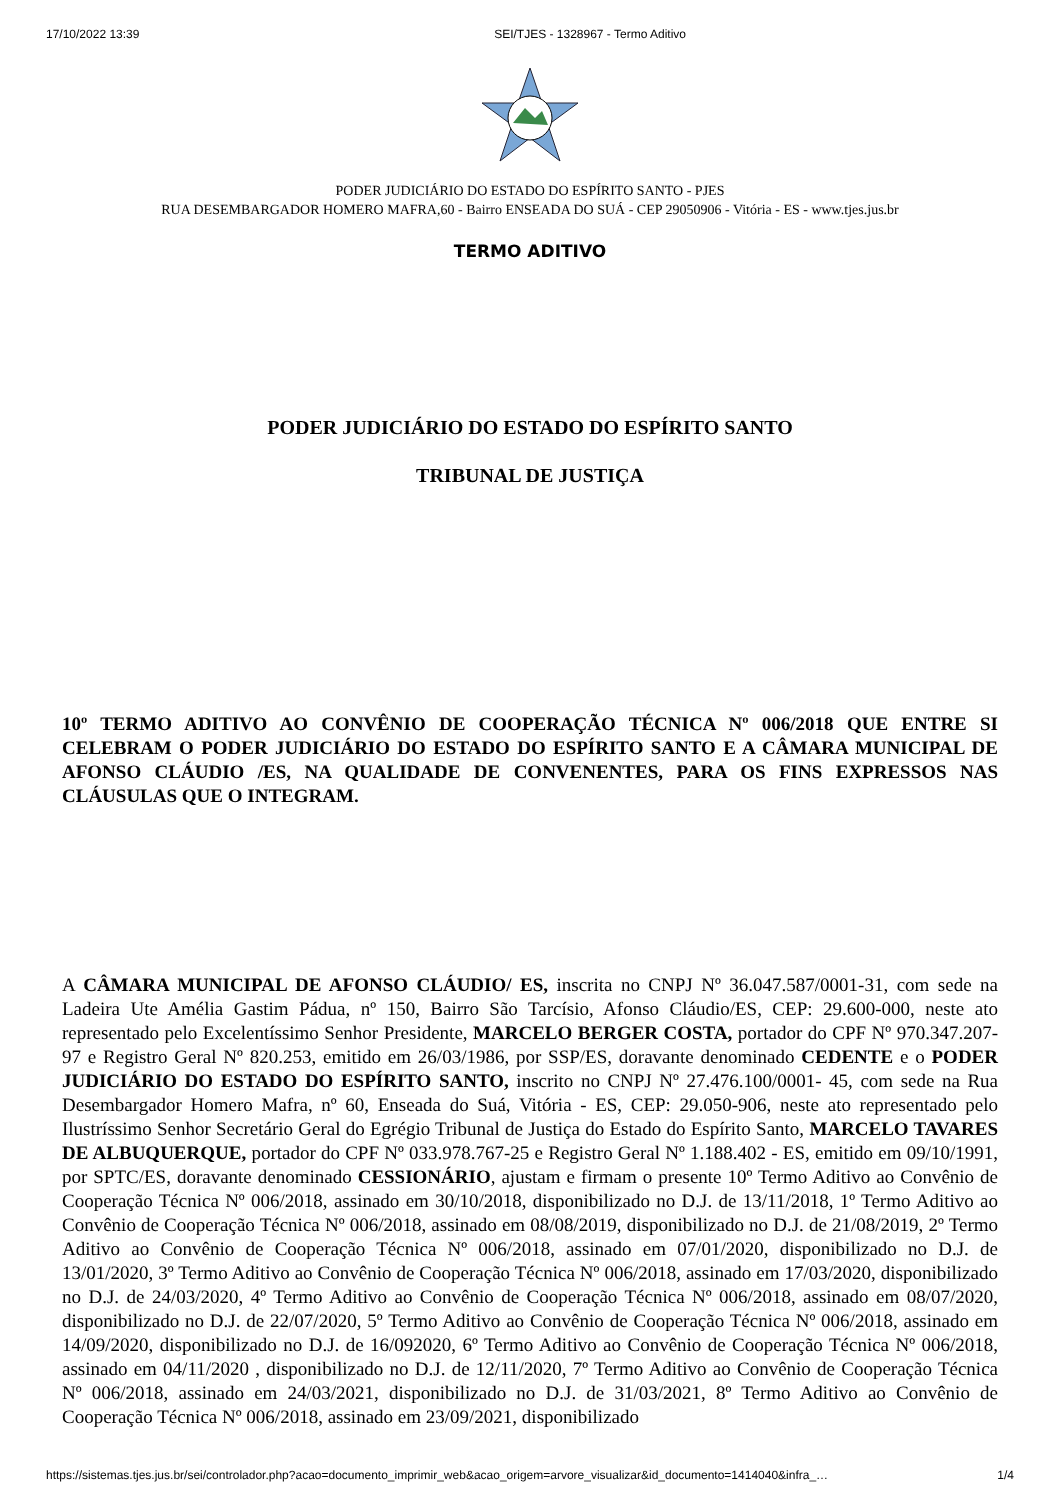17/10/2022 13:39 SEI/TJES - 1328967 - Termo Aditivo
PODER JUDICIÁRIO DO ESTADO DO ESPÍRITO SANTO - PJES
RUA DESEMBARGADOR HOMERO MAFRA,60 - Bairro ENSEADA DO SUÁ - CEP 29050906 - Vitória - ES - www.tjes.jus.br
TERMO ADITIVO
PODER JUDICIÁRIO DO ESTADO DO ESPÍRITO SANTO
TRIBUNAL DE JUSTIÇA
10º TERMO ADITIVO AO CONVÊNIO DE COOPERAÇÃO TÉCNICA Nº 006/2018 QUE ENTRE SI CELEBRAM O PODER JUDICIÁRIO DO ESTADO DO ESPÍRITO SANTO E A CÂMARA MUNICIPAL DE AFONSO CLÁUDIO /ES, NA QUALIDADE DE CONVENENTES, PARA OS FINS EXPRESSOS NAS CLÁUSULAS QUE O INTEGRAM.
A CÂMARA MUNICIPAL DE AFONSO CLÁUDIO/ ES, inscrita no CNPJ Nº 36.047.587/0001-31, com sede na Ladeira Ute Amélia Gastim Pádua, nº 150, Bairro São Tarcísio, Afonso Cláudio/ES, CEP: 29.600-000, neste ato representado pelo Excelentíssimo Senhor Presidente, MARCELO BERGER COSTA, portador do CPF Nº 970.347.207-97 e Registro Geral Nº 820.253, emitido em 26/03/1986, por SSP/ES, doravante denominado CEDENTE e o PODER JUDICIÁRIO DO ESTADO DO ESPÍRITO SANTO, inscrito no CNPJ Nº 27.476.100/0001- 45, com sede na Rua Desembargador Homero Mafra, nº 60, Enseada do Suá, Vitória - ES, CEP: 29.050-906, neste ato representado pelo Ilustríssimo Senhor Secretário Geral do Egrégio Tribunal de Justiça do Estado do Espírito Santo, MARCELO TAVARES DE ALBUQUERQUE, portador do CPF Nº 033.978.767-25 e Registro Geral Nº 1.188.402 - ES, emitido em 09/10/1991, por SPTC/ES, doravante denominado CESSIONÁRIO, ajustam e firmam o presente 10º Termo Aditivo ao Convênio de Cooperação Técnica Nº 006/2018, assinado em 30/10/2018, disponibilizado no D.J. de 13/11/2018, 1º Termo Aditivo ao Convênio de Cooperação Técnica Nº 006/2018, assinado em 08/08/2019, disponibilizado no D.J. de 21/08/2019, 2º Termo Aditivo ao Convênio de Cooperação Técnica Nº 006/2018, assinado em 07/01/2020, disponibilizado no D.J. de 13/01/2020, 3º Termo Aditivo ao Convênio de Cooperação Técnica Nº 006/2018, assinado em 17/03/2020, disponibilizado no D.J. de 24/03/2020, 4º Termo Aditivo ao Convênio de Cooperação Técnica Nº 006/2018, assinado em 08/07/2020, disponibilizado no D.J. de 22/07/2020, 5º Termo Aditivo ao Convênio de Cooperação Técnica Nº 006/2018, assinado em 14/09/2020, disponibilizado no D.J. de 16/092020, 6º Termo Aditivo ao Convênio de Cooperação Técnica Nº 006/2018, assinado em 04/11/2020 , disponibilizado no D.J. de 12/11/2020, 7º Termo Aditivo ao Convênio de Cooperação Técnica Nº 006/2018, assinado em 24/03/2021, disponibilizado no D.J. de 31/03/2021, 8º Termo Aditivo ao Convênio de Cooperação Técnica Nº 006/2018, assinado em 23/09/2021, disponibilizado
https://sistemas.tjes.jus.br/sei/controlador.php?acao=documento_imprimir_web&acao_origem=arvore_visualizar&id_documento=1414040&infra_… 1/4